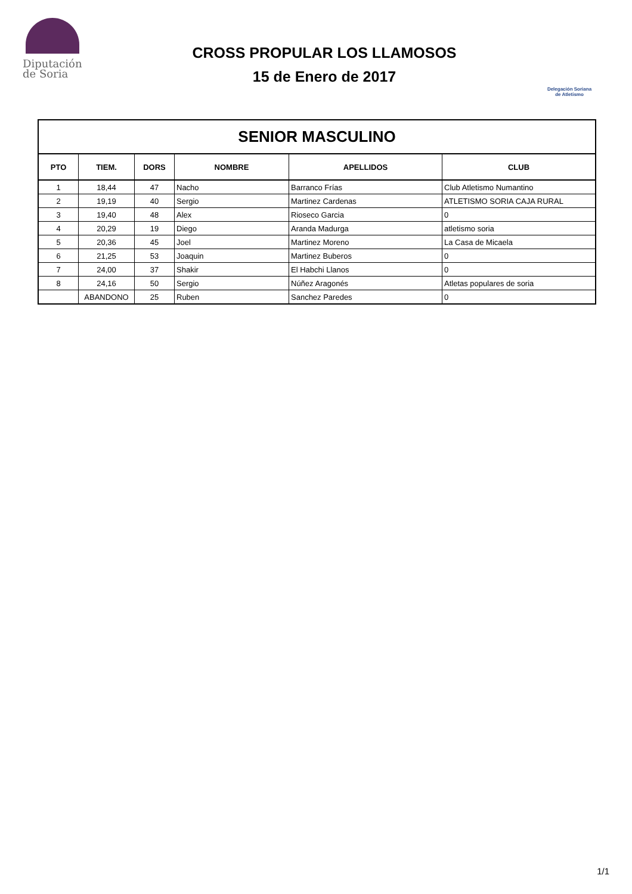Diputación
de Soria
CROSS PROPULAR LOS LLAMOSOS
15 de Enero de 2017
Delegación Soriana
de Atletismo
| SENIOR MASCULINO | | | | | |
| PTO | TIEM. | DORS | NOMBRE | APELLIDOS | CLUB |
| 1 | 18,44 | 47 | Nacho | Barranco Frías | Club Atletismo Numantino |
| 2 | 19,19 | 40 | Sergio | Martinez Cardenas | ATLETISMO SORIA CAJA RURAL |
| 3 | 19,40 | 48 | Alex | Rioseco Garcia | 0 |
| 4 | 20,29 | 19 | Diego | Aranda Madurga | atletismo soria |
| 5 | 20,36 | 45 | Joel | Martinez Moreno | La Casa de Micaela |
| 6 | 21,25 | 53 | Joaquin | Martinez Buberos | 0 |
| 7 | 24,00 | 37 | Shakir | El Habchi Llanos | 0 |
| 8 | 24,16 | 50 | Sergio | Núñez Aragonés | Atletas populares de soria |
| | ABANDONO | 25 | Ruben | Sanchez Paredes | 0 |
1/1